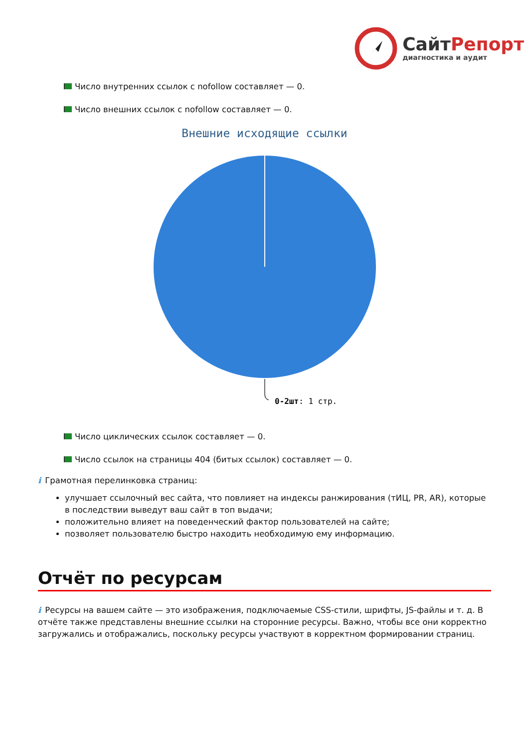СайтРепорт
диагностика и аудит
Число внутренних ссылок с nofollow составляет — 0.
Число внешних ссылок с nofollow составляет — 0.
Внешние исходящие ссылки
0-2шт: 1 стр.
Число циклических ссылок составляет — 0.
Число ссылок на страницы 404 (битых ссылок) составляет — 0.
i Грамотная перелинковка страниц:
улучшает ссылочный вес сайта, что повлияет на индексы ранжирования (тИЦ, PR, AR), которые в последствии выведут ваш сайт в топ выдачи;
положительно влияет на поведенческий фактор пользователей на сайте;
позволяет пользователю быстро находить необходимую ему информацию.
Отчёт по ресурсам
i Ресурсы на вашем сайте — это изображения, подключаемые CSS-стили, шрифты, JS-файлы и т. д. В отчёте также представлены внешние ссылки на сторонние ресурсы. Важно, чтобы все они корректно загружались и отображались, поскольку ресурсы участвуют в корректном формировании страниц.